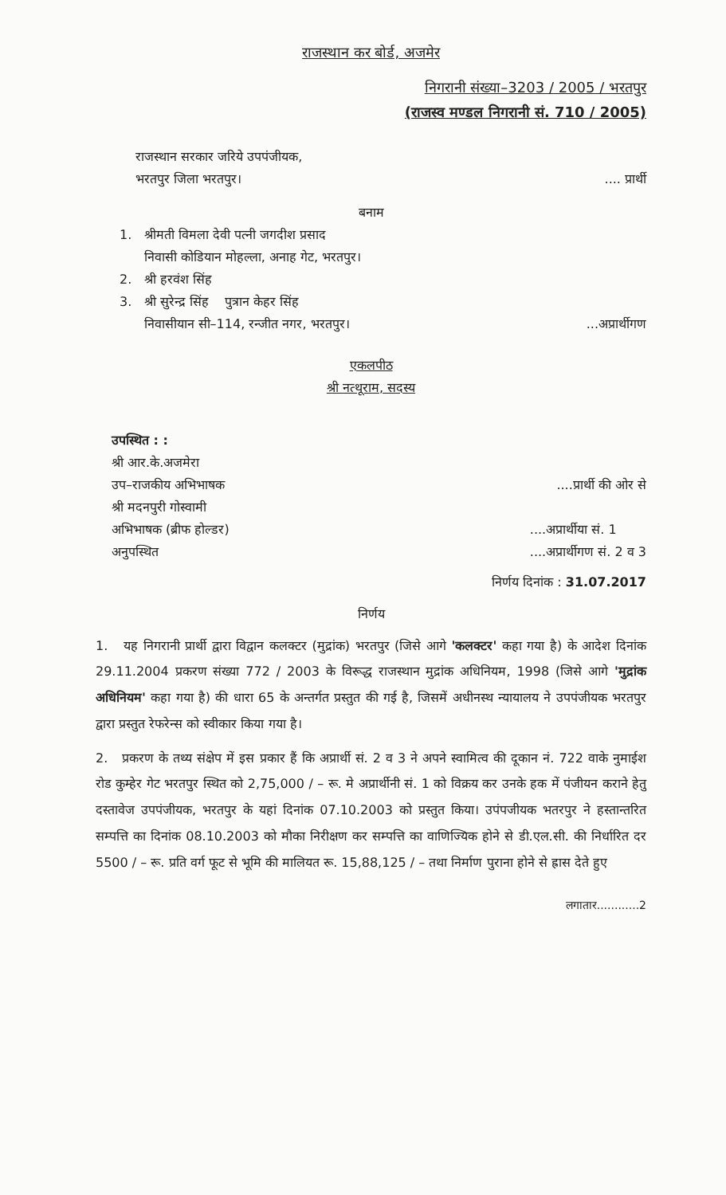राजस्थान कर बोर्ड, अजमेर
निगरानी संख्या–3203 / 2005 / भरतपुर
(राजस्व मण्डल निगरानी सं. 710 / 2005)
राजस्थान सरकार जरिये उपपंजीयक,
भरतपुर जिला भरतपुर।.... प्रार्थी
बनाम
1. श्रीमती विमला देवी पत्नी जगदीश प्रसाद
निवासी कोडियान मोहल्ला, अनाह गेट, भरतपुर।
2. श्री हरवंश सिंह
3. श्री सुरेन्द्र सिंह पुत्रान केहर सिंह
निवासीयान सी–114, रन्जीत नगर, भरतपुर।...अप्रार्थीगण
एकलपीठ
श्री नत्थूराम, सदस्य
उपस्थित : :
श्री आर.के.अजमेरा
उप–राजकीय अभिभाषक....प्रार्थी की ओर से
श्री मदनपुरी गोस्वामी
अभिभाषक (ब्रीफ होल्डर)
अनुपस्थित....अप्रार्थीया सं. 1
....अप्रार्थीगण सं. 2 व 3
निर्णय दिनांक : 31.07.2017
निर्णय
1. यह निगरानी प्रार्थी द्वारा विद्वान कलक्टर (मुद्रांक) भरतपुर (जिसे आगे 'कलक्टर' कहा गया है) के आदेश दिनांक 29.11.2004 प्रकरण संख्या 772 / 2003 के विरूद्ध राजस्थान मुद्रांक अधिनियम, 1998 (जिसे आगे 'मुद्रांक अधिनियम' कहा गया है) की धारा 65 के अन्तर्गत प्रस्तुत की गई है, जिसमें अधीनस्थ न्यायालय ने उपपंजीयक भरतपुर द्वारा प्रस्तुत रेफरेन्स को स्वीकार किया गया है।
2. प्रकरण के तथ्य संक्षेप में इस प्रकार हैं कि अप्रार्थी सं. 2 व 3 ने अपने स्वामित्व की दूकान नं. 722 वाके नुमाईश रोड कुम्हेर गेट भरतपुर स्थित को 2,75,000 / – रू. मे अप्रार्थीनी सं. 1 को विक्रय कर उनके हक में पंजीयन कराने हेतु दस्तावेज उपपंजीयक, भरतपुर के यहां दिनांक 07.10.2003 को प्रस्तुत किया। उपंपजीयक भतरपुर ने हस्तान्तरित सम्पत्ति का दिनांक 08.10.2003 को मौका निरीक्षण कर सम्पत्ति का वाणिज्यिक होने से डी.एल.सी. की निर्धारित दर 5500 / – रू. प्रति वर्ग फूट से भूमि की मालियत रू. 15,88,125 / – तथा निर्माण पुराना होने से ह्रास देते हुए
लगातार............2